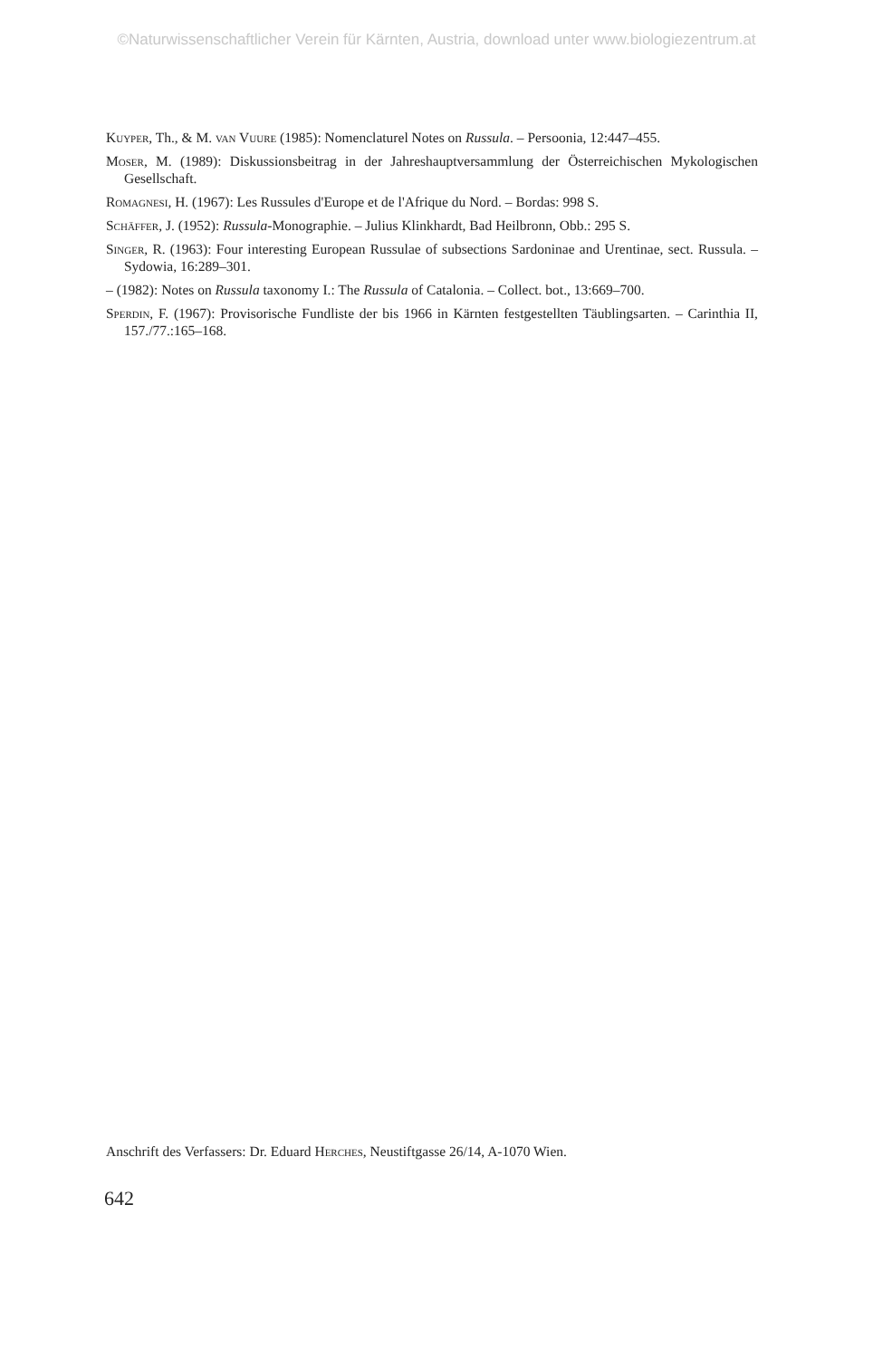©Naturwissenschaftlicher Verein für Kärnten, Austria, download unter www.biologiezentrum.at
Kuyper, Th., & M. van Vuure (1985): Nomenclaturel Notes on Russula. – Persoonia, 12:447–455.
Moser, M. (1989): Diskussionsbeitrag in der Jahreshauptversammlung der Österreichischen Mykologischen Gesellschaft.
Romagnesi, H. (1967): Les Russules d'Europe et de l'Afrique du Nord. – Bordas: 998 S.
Schäffer, J. (1952): Russula-Monographie. – Julius Klinkhardt, Bad Heilbronn, Obb.: 295 S.
Singer, R. (1963): Four interesting European Russulae of subsections Sardoninae and Urentinae, sect. Russula. – Sydowia, 16:289–301.
– (1982): Notes on Russula taxonomy I.: The Russula of Catalonia. – Collect. bot., 13:669–700.
Sperdin, F. (1967): Provisorische Fundliste der bis 1966 in Kärnten festgestellten Täublingsarten. – Carinthia II, 157./77.:165–168.
Anschrift des Verfassers: Dr. Eduard Herches, Neustiftgasse 26/14, A-1070 Wien.
642